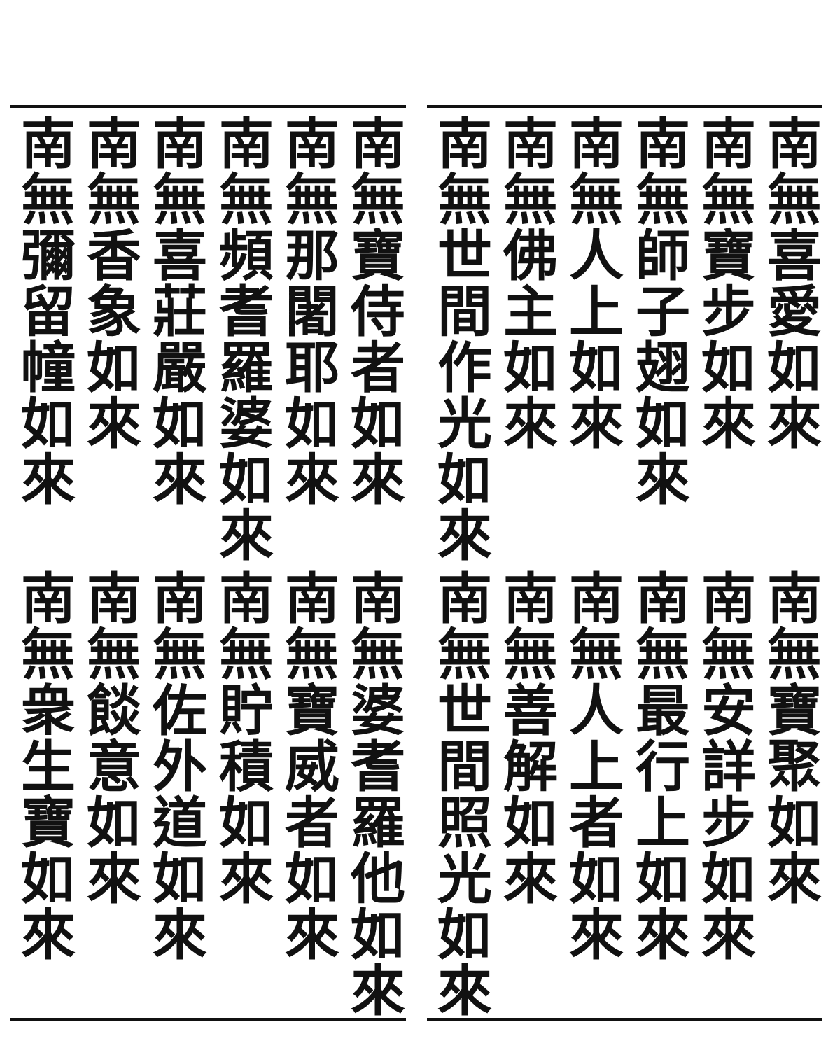南無喜愛如來
南無寶步如來
南無師子翅如來
南無人上如來
南無佛主如來
南無世間作光如來
南無寶聚如來
南無安詳步如來
南無最行上如來
南無人上者如來
南無善解如來
南無世間照光如來
南無寶侍者如來
南無那闍耶如來
南無頻耆羅婆如來
南無喜莊嚴如來
南無香象如來
南無彌留幢如來
南無婆耆羅他如來
南無寶威者如來
南無貯積如來
南無佐外道如來
南無餤意如來
南無衆生寶如來